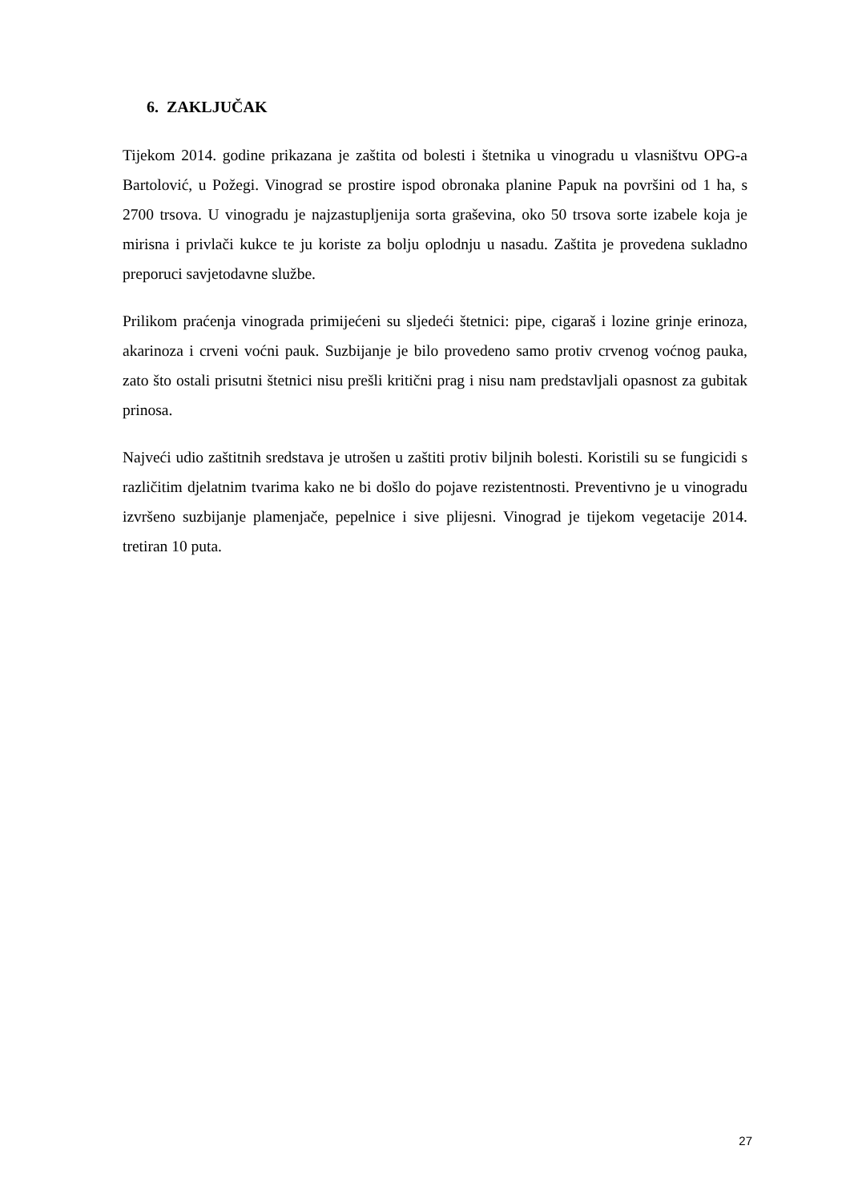6. ZAKLJUČAK
Tijekom 2014. godine prikazana je zaštita od bolesti i štetnika u vinogradu u vlasništvu OPG-a Bartolović, u Požegi. Vinograd se prostire ispod obronaka planine Papuk na površini od 1 ha, s 2700 trsova. U vinogradu je najzastupljenija sorta graševina, oko 50 trsova sorte izabele koja je mirisna i privlači kukce te ju koriste za bolju oplodnju u nasadu. Zaštita je provedena sukladno preporuci savjetodavne službe.
Prilikom praćenja vinograda primijećeni su sljedeći štetnici: pipe, cigaraš i lozine grinje erinoza, akarinoza i crveni voćni pauk. Suzbijanje je bilo provedeno samo protiv crvenog voćnog pauka, zato što ostali prisutni štetnici nisu prešli kritični prag i nisu nam predstavljali opasnost za gubitak prinosa.
Najveći udio zaštitnih sredstava je utrošen u zaštiti protiv biljnih bolesti. Koristili su se fungicidi s različitim djelatnim tvarima kako ne bi došlo do pojave rezistentnosti. Preventivno je u vinogradu izvršeno suzbijanje plamenjače, pepelnice i sive plijesni. Vinograd je tijekom vegetacije 2014. tretiran 10 puta.
27